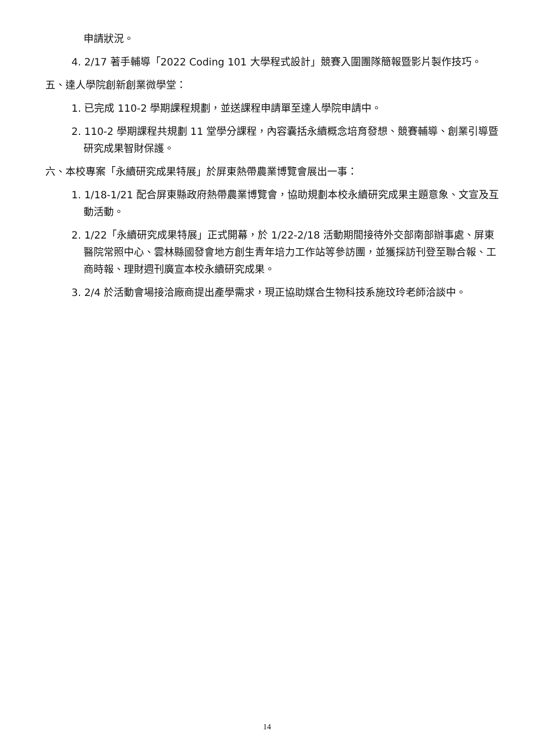申請狀況。
4. 2/17 著手輔導「2022 Coding 101 大學程式設計」競賽入圍團隊簡報暨影片製作技巧。
五、達人學院創新創業微學堂：
1. 已完成 110-2 學期課程規劃，並送課程申請單至達人學院申請中。
2. 110-2 學期課程共規劃 11 堂學分課程，內容囊括永續概念培育發想、競賽輔導、創業引導暨研究成果智財保護。
六、本校專案「永續研究成果特展」於屏東熱帶農業博覽會展出一事：
1. 1/18-1/21 配合屏東縣政府熱帶農業博覽會，協助規劃本校永續研究成果主題意象、文宣及互動活動。
2. 1/22「永續研究成果特展」正式開幕，於 1/22-2/18 活動期間接待外交部南部辦事處、屏東醫院常照中心、雲林縣國發會地方創生青年培力工作站等參訪團，並獲採訪刊登至聯合報、工商時報、理財週刊廣宣本校永續研究成果。
3. 2/4 於活動會場接洽廠商提出產學需求，現正協助媒合生物科技系施玟玲老師洽談中。
14